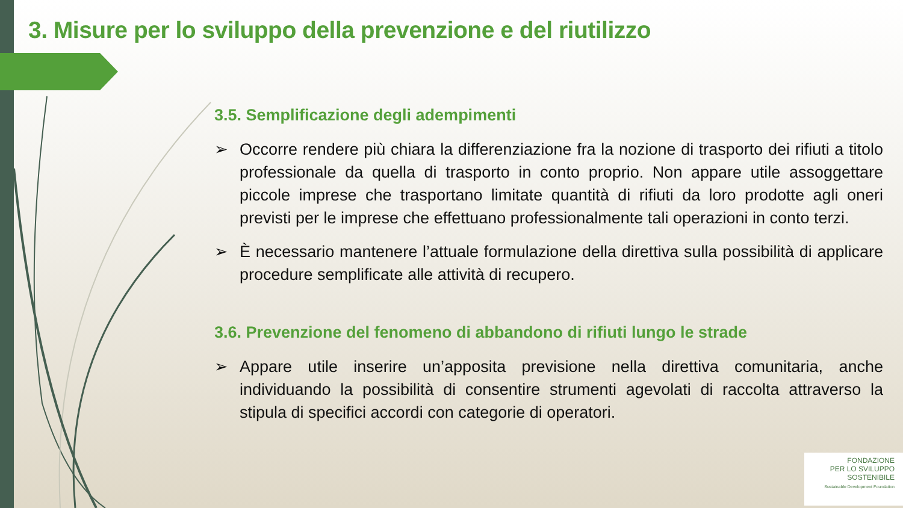3. Misure per lo sviluppo della prevenzione e del riutilizzo
3.5. Semplificazione degli adempimenti
➢ Occorre rendere più chiara la differenziazione fra la nozione di trasporto dei rifiuti a titolo professionale da quella di trasporto in conto proprio. Non appare utile assoggettare piccole imprese che trasportano limitate quantità di rifiuti da loro prodotte agli oneri previsti per le imprese che effettuano professionalmente tali operazioni in conto terzi.
➢ È necessario mantenere l’attuale formulazione della direttiva sulla possibilità di applicare procedure semplificate alle attività di recupero.
3.6. Prevenzione del fenomeno di abbandono di rifiuti lungo le strade
➢ Appare utile inserire un’apposita previsione nella direttiva comunitaria, anche individuando la possibilità di consentire strumenti agevolati di raccolta attraverso la stipula di specifici accordi con categorie di operatori.
FONDAZIONE
PER LO SVILUPPO
SOSTENIBILE
Sustainable Development Foundation